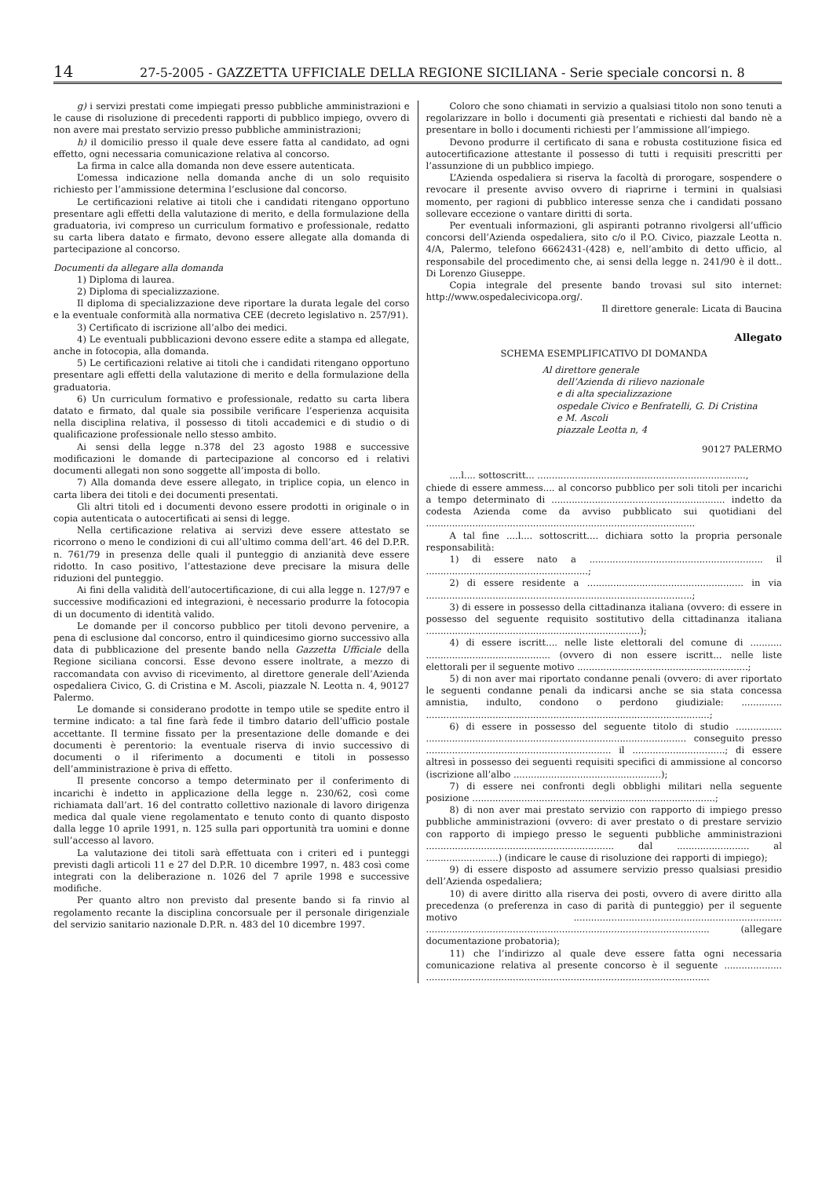14 27-5-2005 - GAZZETTA UFFICIALE DELLA REGIONE SICILIANA - Serie speciale concorsi n. 8
g) i servizi prestati come impiegati presso pubbliche amministrazioni e le cause di risoluzione di precedenti rapporti di pubblico impiego, ovvero di non avere mai prestato servizio presso pubbliche amministrazioni;
h) il domicilio presso il quale deve essere fatta al candidato, ad ogni effetto, ogni necessaria comunicazione relativa al concorso.
La firma in calce alla domanda non deve essere autenticata.
L’omessa indicazione nella domanda anche di un solo requisito richiesto per l’ammissione determina l’esclusione dal concorso.
Le certificazioni relative ai titoli che i candidati ritengano opportuno presentare agli effetti della valutazione di merito, e della formulazione della graduatoria, ivi compreso un curriculum formativo e professionale, redatto su carta libera datato e firmato, devono essere allegate alla domanda di partecipazione al concorso.
Documenti da allegare alla domanda
1) Diploma di laurea.
2) Diploma di specializzazione.
Il diploma di specializzazione deve riportare la durata legale del corso e la eventuale conformità alla normativa CEE (decreto legislativo n. 257/91).
3) Certificato di iscrizione all’albo dei medici.
4) Le eventuali pubblicazioni devono essere edite a stampa ed allegate, anche in fotocopia, alla domanda.
5) Le certificazioni relative ai titoli che i candidati ritengano opportuno presentare agli effetti della valutazione di merito e della formulazione della graduatoria.
6) Un curriculum formativo e professionale, redatto su carta libera datato e firmato, dal quale sia possibile verificare l’esperienza acquisita nella disciplina relativa, il possesso di titoli accademici e di studio o di qualificazione professionale nello stesso ambito.
Ai sensi della legge n.378 del 23 agosto 1988 e successive modificazioni le domande di partecipazione al concorso ed i relativi documenti allegati non sono soggette all’imposta di bollo.
7) Alla domanda deve essere allegato, in triplice copia, un elenco in carta libera dei titoli e dei documenti presentati.
Gli altri titoli ed i documenti devono essere prodotti in originale o in copia autenticata o autocertificati ai sensi di legge.
Nella certificazione relativa ai servizi deve essere attestato se ricorrono o meno le condizioni di cui all’ultimo comma dell’art. 46 del D.P.R. n. 761/79 in presenza delle quali il punteggio di anzianità deve essere ridotto. In caso positivo, l’attestazione deve precisare la misura delle riduzioni del punteggio.
Ai fini della validità dell’autocertificazione, di cui alla legge n. 127/97 e successive modificazioni ed integrazioni, è necessario produrre la fotocopia di un documento di identità valido.
Le domande per il concorso pubblico per titoli devono pervenire, a pena di esclusione dal concorso, entro il quindicesimo giorno successivo alla data di pubblicazione del presente bando nella Gazzetta Ufficiale della Regione siciliana concorsi. Esse devono essere inoltrate, a mezzo di raccomandata con avviso di ricevimento, al direttore generale dell’Azienda ospedaliera Civico, G. di Cristina e M. Ascoli, piazzale N. Leotta n. 4, 90127 Palermo.
Le domande si considerano prodotte in tempo utile se spedite entro il termine indicato: a tal fine farà fede il timbro datario dell’ufficio postale accettante. Il termine fissato per la presentazione delle domande e dei documenti è perentorio: la eventuale riserva di invio successivo di documenti o il riferimento a documenti e titoli in possesso dell’amministrazione è priva di effetto.
Il presente concorso a tempo determinato per il conferimento di incarichi è indetto in applicazione della legge n. 230/62, così come richiamata dall’art. 16 del contratto collettivo nazionale di lavoro dirigenza medica dal quale viene regolamentato e tenuto conto di quanto disposto dalla legge 10 aprile 1991, n. 125 sulla pari opportunità tra uomini e donne sull’accesso al lavoro.
La valutazione dei titoli sarà effettuata con i criteri ed i punteggi previsti dagli articoli 11 e 27 del D.P.R. 10 dicembre 1997, n. 483 così come integrati con la deliberazione n. 1026 del 7 aprile 1998 e successive modifiche.
Per quanto altro non previsto dal presente bando si fa rinvio al regolamento recante la disciplina concorsuale per il personale dirigenziale del servizio sanitario nazionale D.P.R. n. 483 del 10 dicembre 1997.
Coloro che sono chiamati in servizio a qualsiasi titolo non sono tenuti a regolarizzare in bollo i documenti già presentati e richiesti dal bando nè a presentare in bollo i documenti richiesti per l’ammissione all’impiego.
Devono produrre il certificato di sana e robusta costituzione fisica ed autocertificazione attestante il possesso di tutti i requisiti prescritti per l’assunzione di un pubblico impiego.
L’Azienda ospedaliera si riserva la facoltà di prorogare, sospendere o revocare il presente avviso ovvero di riaprirne i termini in qualsiasi momento, per ragioni di pubblico interesse senza che i candidati possano sollevare eccezione o vantare diritti di sorta.
Per eventuali informazioni, gli aspiranti potranno rivolgersi all’ufficio concorsi dell’Azienda ospedaliera, sito c/o il P.O. Civico, piazzale Leotta n. 4/A, Palermo, telefono 6662431-(428) e, nell’ambito di detto ufficio, al responsabile del procedimento che, ai sensi della legge n. 241/90 è il dott.. Di Lorenzo Giuseppe.
Copia integrale del presente bando trovasi sul sito internet: http://www.ospedalecivicopa.org/.
Il direttore generale: Licata di Baucina
Allegato
SCHEMA ESEMPLIFICATIVO DI DOMANDA
Al direttore generale
dell’Azienda di rilievo nazionale
e di alta specializzazione
ospedale Civico e Benfratelli, G. Di Cristina
e M. Ascoli
piazzale Leotta n, 4
90127 PALERMO
....l.... sottoscritt... ........................................................................,
chiede di essere ammess.... al concorso pubblico per soli titoli per incarichi a tempo determinato di ............................................................ indetto da codesta Azienda come da avviso pubblicato sui quotidiani del .............................................................................................
A tal fine ....l.... sottoscritt.... dichiara sotto la propria personale responsabilità:
1) di essere nato a ............................................................ il ........................................................;
2) di essere residente a ...................................................... in via ............................................................................................;
3) di essere in possesso della cittadinanza italiana (ovvero: di essere in possesso del seguente requisito sostitutivo della cittadinanza italiana ..........................................................................);
4) di essere iscritt.... nelle liste elettorali del comune di ........... ........................................... (ovvero di non essere iscritt... nelle liste elettorali per il seguente motivo ...........................................................;
5) di non aver mai riportato condanne penali (ovvero: di aver riportato le seguenti condanne penali da indicarsi anche se sia stata concessa amnistia, indulto, condono o perdono giudiziale: .............. ..................................................................................................;
6) di essere in possesso del seguente titolo di studio ................ .......................................................................................... conseguito presso ................................................................ il ................................; di essere altresì in possesso dei seguenti requisiti specifici di ammissione al concorso (iscrizione all’albo ...................................................);
7) di essere nei confronti degli obblighi militari nella seguente posizione ....................................................................................;
8) di non aver mai prestato servizio con rapporto di impiego presso pubbliche amministrazioni (ovvero: di aver prestato o di prestare servizio con rapporto di impiego presso le seguenti pubbliche amministrazioni ................................................................. dal ......................... al .........................) (indicare le cause di risoluzione dei rapporti di impiego);
9) di essere disposto ad assumere servizio presso qualsiasi presidio dell’Azienda ospedaliera;
10) di avere diritto alla riserva dei posti, ovvero di avere diritto alla precedenza (o preferenza in caso di parità di punteggio) per il seguente motivo ........................................................................ .................................................................................................. (allegare documentazione probatoria);
11) che l’indirizzo al quale deve essere fatta ogni necessaria comunicazione relativa al presente concorso è il seguente .................... ..................................................................................................